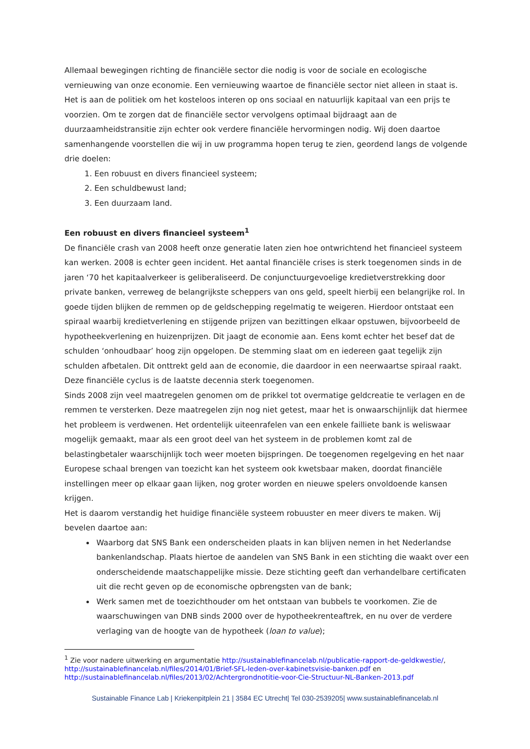Allemaal bewegingen richting de financiële sector die nodig is voor de sociale en ecologische vernieuwing van onze economie. Een vernieuwing waartoe de financiële sector niet alleen in staat is. Het is aan de politiek om het kosteloos interen op ons sociaal en natuurlijk kapitaal van een prijs te voorzien. Om te zorgen dat de financiële sector vervolgens optimaal bijdraagt aan de duurzaamheidstransitie zijn echter ook verdere financiële hervormingen nodig. Wij doen daartoe samenhangende voorstellen die wij in uw programma hopen terug te zien, geordend langs de volgende drie doelen:
1. Een robuust en divers financieel systeem;
2. Een schuldbewust land;
3. Een duurzaam land.
Een robuust en divers financieel systeem<sup>1</sup>
De financiële crash van 2008 heeft onze generatie laten zien hoe ontwrichtend het financieel systeem kan werken. 2008 is echter geen incident. Het aantal financiële crises is sterk toegenomen sinds in de jaren ‘70 het kapitaalverkeer is geliberaliseerd. De conjunctuurgevoelige kredietverstrekking door private banken, verreweg de belangrijkste scheppers van ons geld, speelt hierbij een belangrijke rol. In goede tijden blijken de remmen op de geldschepping regelmatig te weigeren. Hierdoor ontstaat een spiraal waarbij kredietverlening en stijgende prijzen van bezittingen elkaar opstuwen, bijvoorbeeld de hypotheekverlening en huizenprijzen. Dit jaagt de economie aan. Eens komt echter het besef dat de schulden ‘onhoudbaar’ hoog zijn opgelopen. De stemming slaat om en iedereen gaat tegelijk zijn schulden afbetalen. Dit onttrekt geld aan de economie, die daardoor in een neerwaartse spiraal raakt. Deze financiële cyclus is de laatste decennia sterk toegenomen.
Sinds 2008 zijn veel maatregelen genomen om de prikkel tot overmatige geldcreatie te verlagen en de remmen te versterken. Deze maatregelen zijn nog niet getest, maar het is onwaarschijnlijk dat hiermee het probleem is verdwenen. Het ordentelijk uiteenrafelen van een enkele failliete bank is weliswaar mogelijk gemaakt, maar als een groot deel van het systeem in de problemen komt zal de belastingbetaler waarschijnlijk toch weer moeten bijspringen. De toegenomen regelgeving en het naar Europese schaal brengen van toezicht kan het systeem ook kwetsbaar maken, doordat financiële instellingen meer op elkaar gaan lijken, nog groter worden en nieuwe spelers onvoldoende kansen krijgen.
Het is daarom verstandig het huidige financiële systeem robuuster en meer divers te maken. Wij bevelen daartoe aan:
Waarborg dat SNS Bank een onderscheiden plaats in kan blijven nemen in het Nederlandse bankenlandschap. Plaats hiertoe de aandelen van SNS Bank in een stichting die waakt over een onderscheidende maatschappelijke missie. Deze stichting geeft dan verhandelbare certificaten uit die recht geven op de economische opbrengsten van de bank;
Werk samen met de toezichthouder om het ontstaan van bubbels te voorkomen. Zie de waarschuwingen van DNB sinds 2000 over de hypotheekrenteaftrek, en nu over de verdere verlaging van de hoogte van de hypotheek (loan to value);
<sup>1</sup> Zie voor nadere uitwerking en argumentatie http://sustainablefinancelab.nl/publicatie-rapport-de-geldkwestie/, http://sustainablefinancelab.nl/files/2014/01/Brief-SFL-leden-over-kabinetsvisie-banken.pdf en http://sustainablefinancelab.nl/files/2013/02/Achtergrondnotitie-voor-Cie-Structuur-NL-Banken-2013.pdf
Sustainable Finance Lab | Kriekenpitplein 21 | 3584 EC Utrecht| Tel 030-2539205| www.sustainablefinancelab.nl